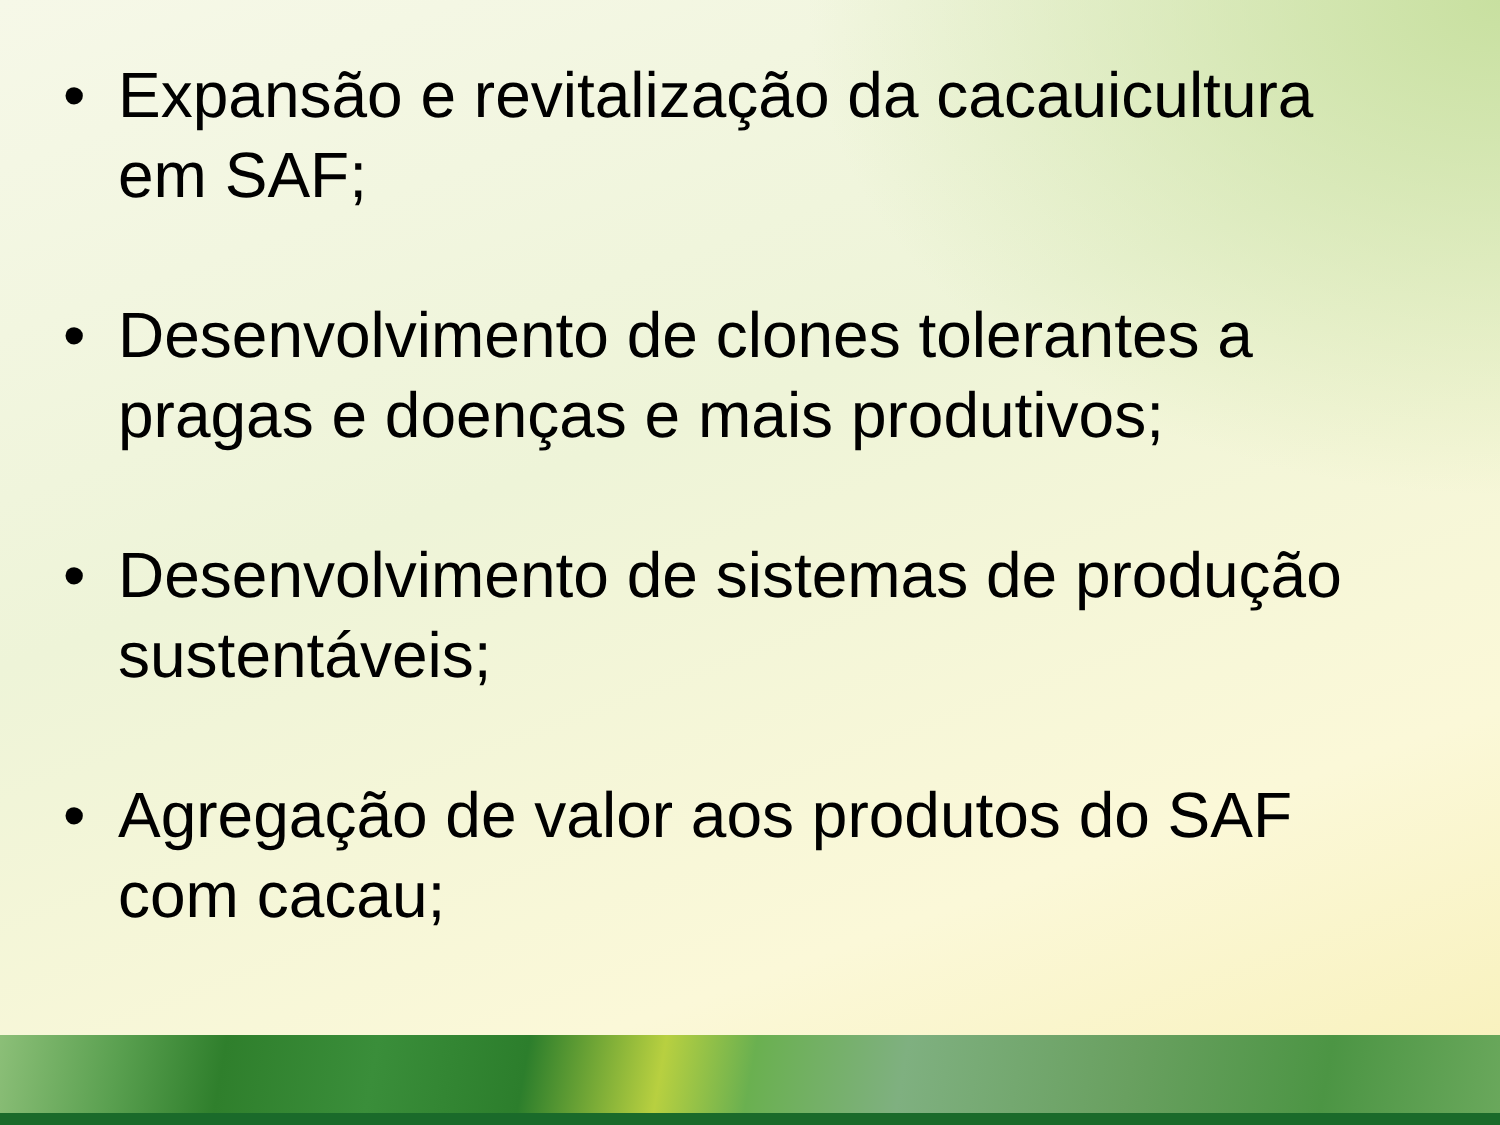• Expansão e revitalização da cacauicultura em SAF;
• Desenvolvimento de clones tolerantes a pragas e doenças e mais produtivos;
• Desenvolvimento de sistemas de produção sustentáveis;
• Agregação de valor aos produtos do SAF com cacau;